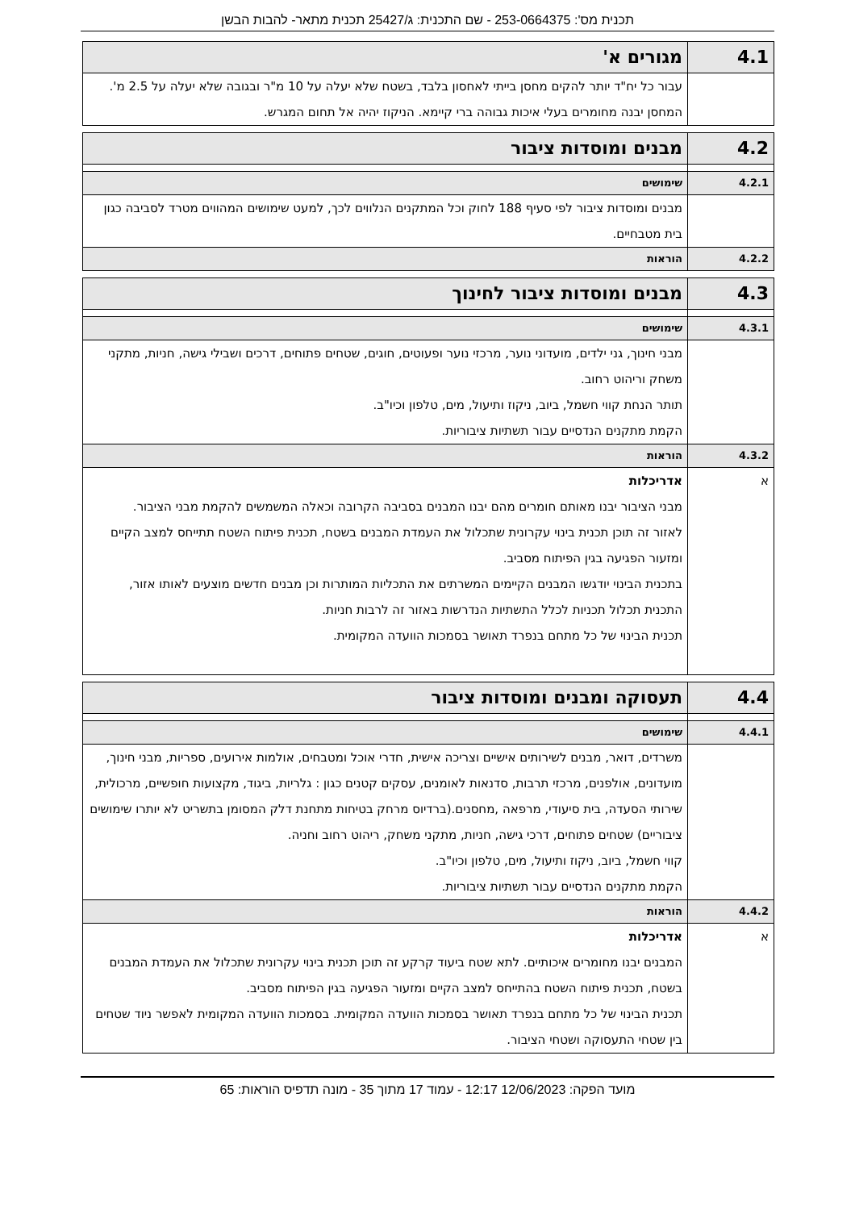תכנית מס': 253-0664375 - שם התכנית: ג/25427 תכנית מתאר- להבות הבשן
| 4.1 | מגורים א' |
| | עבור כל יח"ד יותר להקים מחסן בייתי לאחסון בלבד, בשטח שלא יעלה על 10 מ"ר ובגובה שלא יעלה על 2.5 מ'. המחסן יבנה מחומרים בעלי איכות גבוהה ברי קיימא. הניקוז יהיה אל תחום המגרש. |
| 4.2 | מבנים ומוסדות ציבור |
| 4.2.1 | שימושים |
| | מבנים ומוסדות ציבור לפי סעיף 188 לחוק וכל המתקנים הנלווים לכך, למעט שימושים המהווים מטרד לסביבה כגון בית מטבחיים. |
| 4.2.2 | הוראות |
| 4.3 | מבנים ומוסדות ציבור לחינוך |
| 4.3.1 | שימושים |
| | מבני חינוך, גני ילדים, מועדוני נוער, מרכזי נוער ופעוטים, חוגים, שטחים פתוחים, דרכים ושבילי גישה, חניות, מתקני משחק וריהוט רחוב. תותר הנחת קווי חשמל, ביוב, ניקוז ותיעול, מים, טלפון וכיו"ב. הקמת מתקנים הנדסיים עבור תשתיות ציבוריות. |
| 4.3.2 | הוראות |
| א | אדריכלות מבני הציבור יבנו מאותם חומרים מהם יבנו המבנים בסביבה הקרובה וכאלה המשמשים להקמת מבני הציבור. לאזור זה תוכן תכנית בינוי עקרונית שתכלול את העמדת המבנים בשטח, תכנית פיתוח השטח תתייחס למצב הקיים ומזעור הפגיעה בגין הפיתוח מסביב. בתכנית הבינוי יודגשו המבנים הקיימים המשרתים את התכליות המותרות וכן מבנים חדשים מוצעים לאותו אזור, התכנית תכלול תכניות לכלל התשתיות הנדרשות באזור זה לרבות חניות. תכנית הבינוי של כל מתחם בנפרד תאושר בסמכות הוועדה המקומית. |
| 4.4 | תעסוקה ומבנים ומוסדות ציבור |
| 4.4.1 | שימושים |
| | משרדים, דואר, מבנים לשירותים אישיים וצריכה אישית, חדרי אוכל ומטבחים, אולמות אירועים, ספריות, מבני חינוך, מועדונים, אולפנים, מרכזי תרבות, סדנאות לאומנים, עסקים קטנים כגון : גלריות, ביגוד, מקצועות חופשיים, מרכולית, שירותי הסעדה, בית סיעודי, מרפאה ,מחסנים.(ברדיוס מרחק בטיחות מתחנת דלק המסומן בתשריט לא יותרו שימושים ציבוריים) שטחים פתוחים, דרכי גישה, חניות, מתקני משחק, ריהוט רחוב וחניה. קווי חשמל, ביוב, ניקוז ותיעול, מים, טלפון וכיו"ב. הקמת מתקנים הנדסיים עבור תשתיות ציבוריות. |
| 4.4.2 | הוראות |
| א | אדריכלות המבנים יבנו מחומרים איכותיים. לתא שטח ביעוד קרקע זה תוכן תכנית בינוי עקרונית שתכלול את העמדת המבנים בשטח, תכנית פיתוח השטח בהתייחס למצב הקיים ומזעור הפגיעה בגין הפיתוח מסביב. תכנית הבינוי של כל מתחם בנפרד תאושר בסמכות הוועדה המקומית. בסמכות הוועדה המקומית לאפשר ניוד שטחים בין שטחי התעסוקה ושטחי הציבור. |
מועד הפקה: 12/06/2023 12:17 - עמוד 17 מתוך 35 - מונה תדפיס הוראות: 65